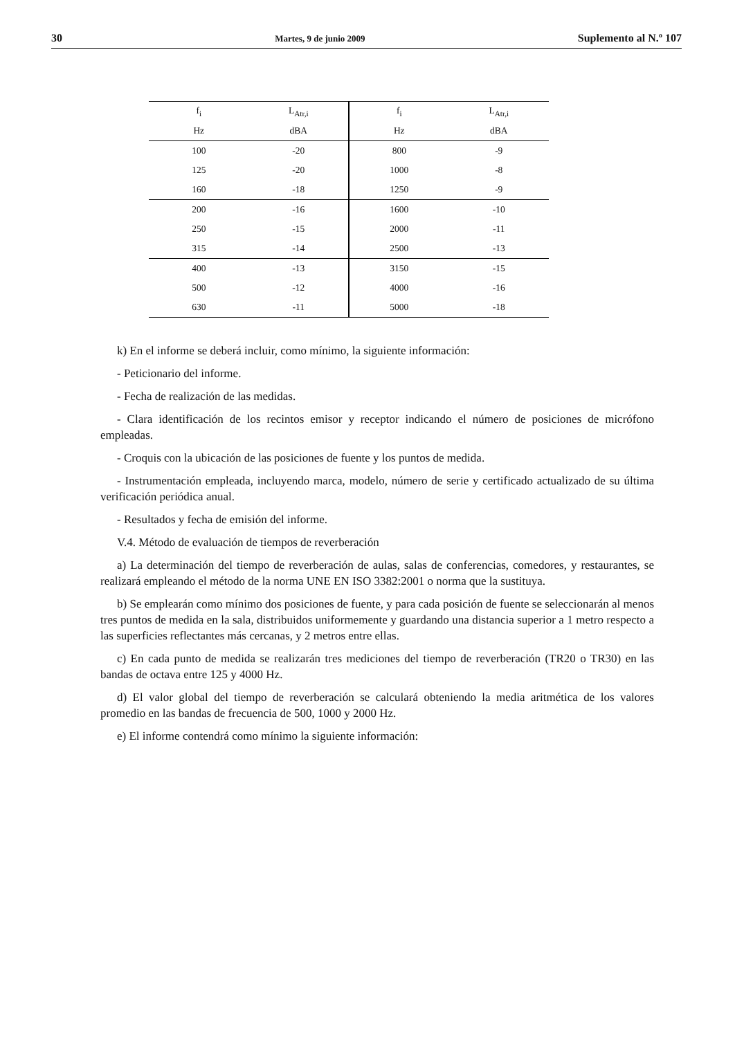30 Martes, 9 de junio 2009 Suplemento al N.º 107
| f<sub>i</sub> | L<sub>Atr,i</sub> | f<sub>i</sub> | L<sub>Atr,i</sub> |
| --- | --- | --- | --- |
| Hz | dBA | Hz | dBA |
| 100 | -20 | 800 | -9 |
| 125 | -20 | 1000 | -8 |
| 160 | -18 | 1250 | -9 |
| 200 | -16 | 1600 | -10 |
| 250 | -15 | 2000 | -11 |
| 315 | -14 | 2500 | -13 |
| 400 | -13 | 3150 | -15 |
| 500 | -12 | 4000 | -16 |
| 630 | -11 | 5000 | -18 |
k) En el informe se deberá incluir, como mínimo, la siguiente información:
- Peticionario del informe.
- Fecha de realización de las medidas.
- Clara identificación de los recintos emisor y receptor indicando el número de posiciones de micrófono empleadas.
- Croquis con la ubicación de las posiciones de fuente y los puntos de medida.
- Instrumentación empleada, incluyendo marca, modelo, número de serie y certificado actualizado de su última verificación periódica anual.
- Resultados y fecha de emisión del informe.
V.4. Método de evaluación de tiempos de reverberación
a) La determinación del tiempo de reverberación de aulas, salas de conferencias, comedores, y restaurantes, se realizará empleando el método de la norma UNE EN ISO 3382:2001 o norma que la sustituya.
b) Se emplearán como mínimo dos posiciones de fuente, y para cada posición de fuente se seleccionarán al menos tres puntos de medida en la sala, distribuidos uniformemente y guardando una distancia superior a 1 metro respecto a las superficies reflectantes más cercanas, y 2 metros entre ellas.
c) En cada punto de medida se realizarán tres mediciones del tiempo de reverberación (TR20 o TR30) en las bandas de octava entre 125 y 4000 Hz.
d) El valor global del tiempo de reverberación se calculará obteniendo la media aritmética de los valores promedio en las bandas de frecuencia de 500, 1000 y 2000 Hz.
e) El informe contendrá como mínimo la siguiente información: